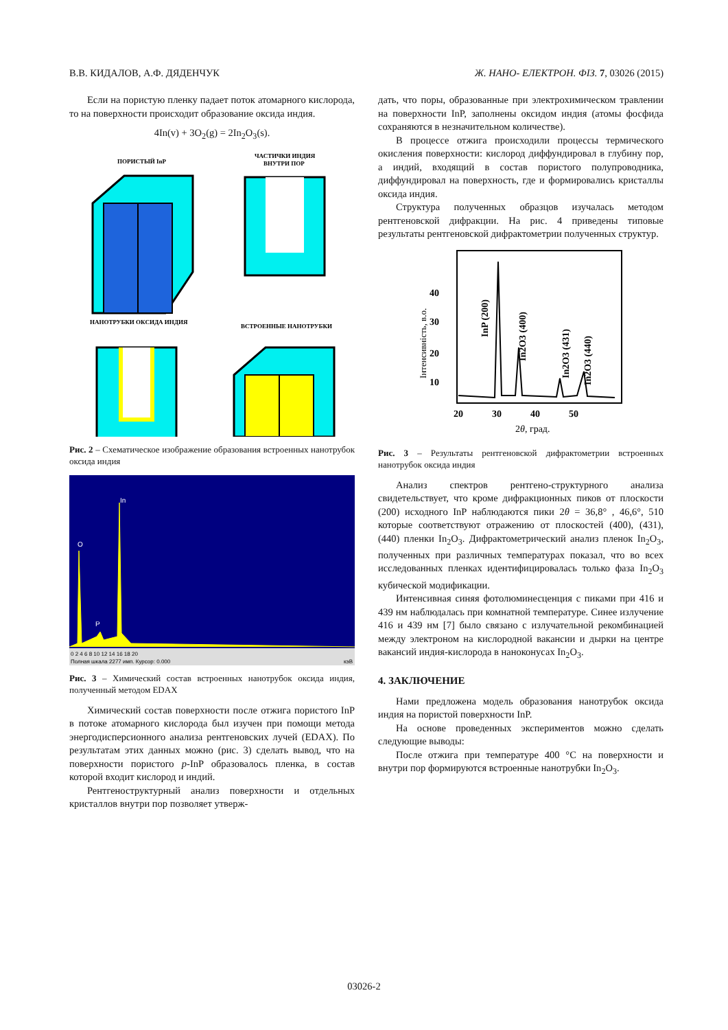В.В. КИДАЛОВ, А.Ф. ДЯДЕНЧУК Ж. НАНО- ЕЛЕКТРОН. ФІЗ. 7, 03026 (2015)
Если на пористую пленку падает поток атомарного кислорода, то на поверхности происходит образование оксида индия.
4In(v) + 3O<sub>2</sub>(g) = 2In<sub>2</sub>O<sub>3</sub>(s).
ПОРИСТЫЙ InP
ЧАСТИЧКИ ИНДИЯ
ВНУТРИ ПОР
НАНОТРУБКИ ОКСИДА ИНДИЯ
ВСТРОЕННЫЕ НАНОТРУБКИ
Рис. 2 – Схематическое изображение образования встроенных нанотрубок оксида индия
In
O
P
0 2 4 6 8 10 12 14 16 18 20
Полная шкала 2277 имп. Курсор: 0.000
кэВ
Рис. 3 – Химический состав встроенных нанотрубок оксида индия, полученный методом EDAX
Химический состав поверхности после отжига пористого InP в потоке атомарного кислорода был изучен при помощи метода энергодисперсионного анализа рентгеновских лучей (EDAX). По результатам этих данных можно (рис. 3) сделать вывод, что на поверхности пористого p-InP образовалось пленка, в состав которой входит кислород и индий.
Рентгеноструктурный анализ поверхности и отдельных кристаллов внутри пор позволяет утверж-
дать, что поры, образованные при электрохимическом травлении на поверхности InP, заполнены оксидом индия (атомы фосфида сохраняются в незначительном количестве).
В процессе отжига происходили процессы термического окисления поверхности: кислород диффундировал в глубину пор, а индий, входящий в состав пористого полупроводника, диффундировал на поверхность, где и формировались кристаллы оксида индия.
Структура полученных образцов изучалась методом рентгеновской дифракции. На рис. 4 приведены типовые результаты рентгеновской дифрактометрии полученных структур.
40
30
20
10
20
30
40
50
2θ, град.
Інтенсивність, в.о.
InP (200)
In2O3 (400)
In2O3 (431)
In2O3 (440)
Рис. 3 – Результаты рентгеновской дифрактометрии встроенных нанотрубок оксида индия
Анализ спектров рентгено-структурного анализа свидетельствует, что кроме дифракционных пиков от плоскости (200) исходного InP наблюдаются пики 2θ = 36,8° , 46,6°, 510 которые соответствуют отражению от плоскостей (400), (431), (440) пленки In<sub>2</sub>O<sub>3</sub>. Дифрактометрический анализ пленок In<sub>2</sub>O<sub>3</sub>, полученных при различных температурах показал, что во всех исследованных пленках идентифицировалась только фаза In<sub>2</sub>O<sub>3</sub> кубической модификации.
Интенсивная синяя фотолюминесценция с пиками при 416 и 439 нм наблюдалась при комнатной температуре. Синее излучение 416 и 439 нм [7] было связано с излучательной рекомбинацией между электроном на кислородной вакансии и дырки на центре вакансий индия-кислорода в наноконусах In<sub>2</sub>O<sub>3</sub>.
4. ЗАКЛЮЧЕНИЕ
Нами предложена модель образования нанотрубок оксида индия на пористой поверхности InP.
На основе проведенных экспериментов можно сделать следующие выводы:
После отжига при температуре 400 °C на поверхности и внутри пор формируются встроенные нанотрубки In<sub>2</sub>O<sub>3</sub>.
03026-2